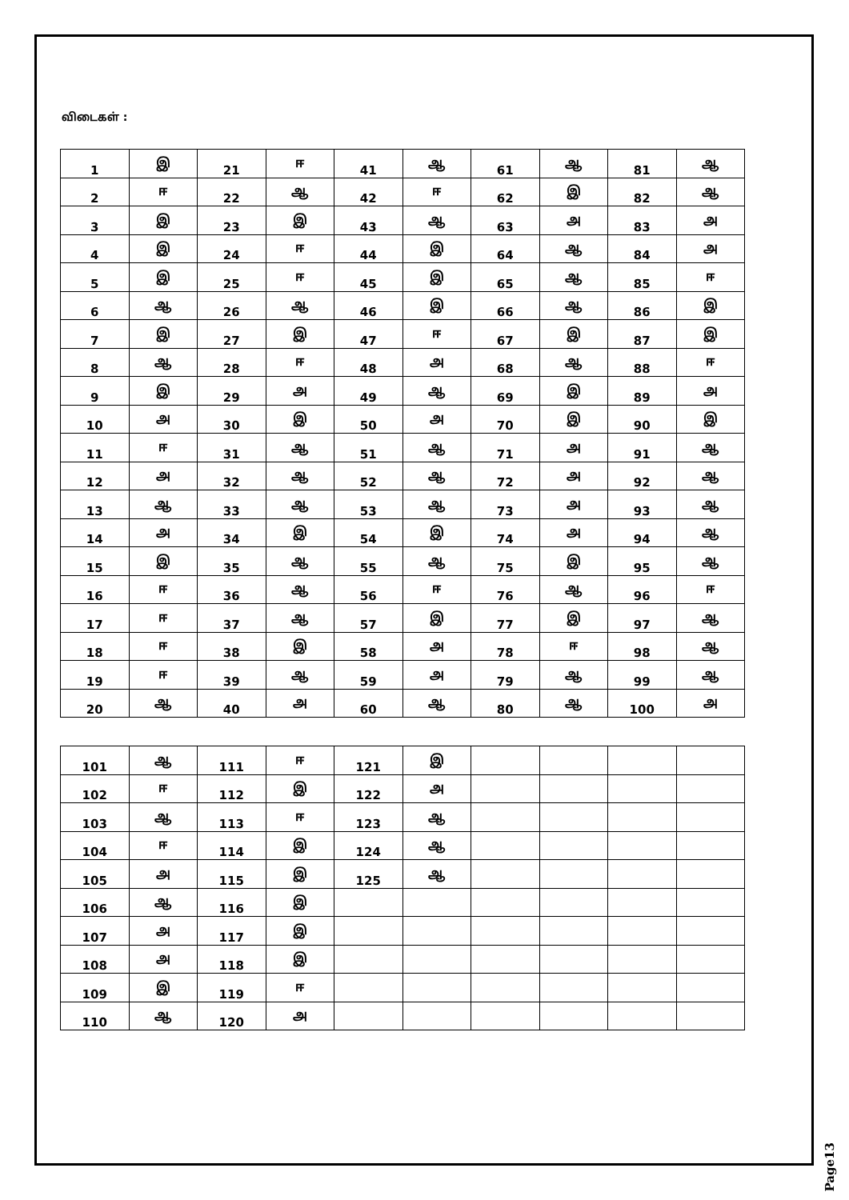விடைகள் :
| 1 | இ | 21 | ஈ | 41 | ஆ | 61 | ஆ | 81 | ஆ |
| 2 | ஈ | 22 | ஆ | 42 | ஈ | 62 | இ | 82 | ஆ |
| 3 | இ | 23 | இ | 43 | ஆ | 63 | அ | 83 | அ |
| 4 | இ | 24 | ஈ | 44 | இ | 64 | ஆ | 84 | அ |
| 5 | இ | 25 | ஈ | 45 | இ | 65 | ஆ | 85 | ஈ |
| 6 | ஆ | 26 | ஆ | 46 | இ | 66 | ஆ | 86 | இ |
| 7 | இ | 27 | இ | 47 | ஈ | 67 | இ | 87 | இ |
| 8 | ஆ | 28 | ஈ | 48 | அ | 68 | ஆ | 88 | ஈ |
| 9 | இ | 29 | அ | 49 | ஆ | 69 | இ | 89 | அ |
| 10 | அ | 30 | இ | 50 | அ | 70 | இ | 90 | இ |
| 11 | ஈ | 31 | ஆ | 51 | ஆ | 71 | அ | 91 | ஆ |
| 12 | அ | 32 | ஆ | 52 | ஆ | 72 | அ | 92 | ஆ |
| 13 | ஆ | 33 | ஆ | 53 | ஆ | 73 | அ | 93 | ஆ |
| 14 | அ | 34 | இ | 54 | இ | 74 | அ | 94 | ஆ |
| 15 | இ | 35 | ஆ | 55 | ஆ | 75 | இ | 95 | ஆ |
| 16 | ஈ | 36 | ஆ | 56 | ஈ | 76 | ஆ | 96 | ஈ |
| 17 | ஈ | 37 | ஆ | 57 | இ | 77 | இ | 97 | ஆ |
| 18 | ஈ | 38 | இ | 58 | அ | 78 | ஈ | 98 | ஆ |
| 19 | ஈ | 39 | ஆ | 59 | அ | 79 | ஆ | 99 | ஆ |
| 20 | ஆ | 40 | அ | 60 | ஆ | 80 | ஆ | 100 | அ |
| 101 | ஆ | 111 | ஈ | 121 | இ | | | | |
| 102 | ஈ | 112 | இ | 122 | அ | | | | |
| 103 | ஆ | 113 | ஈ | 123 | ஆ | | | | |
| 104 | ஈ | 114 | இ | 124 | ஆ | | | | |
| 105 | அ | 115 | இ | 125 | ஆ | | | | |
| 106 | ஆ | 116 | இ | | | | | | |
| 107 | அ | 117 | இ | | | | | | |
| 108 | அ | 118 | இ | | | | | | |
| 109 | இ | 119 | ஈ | | | | | | |
| 110 | ஆ | 120 | அ | | | | | | |
Page13